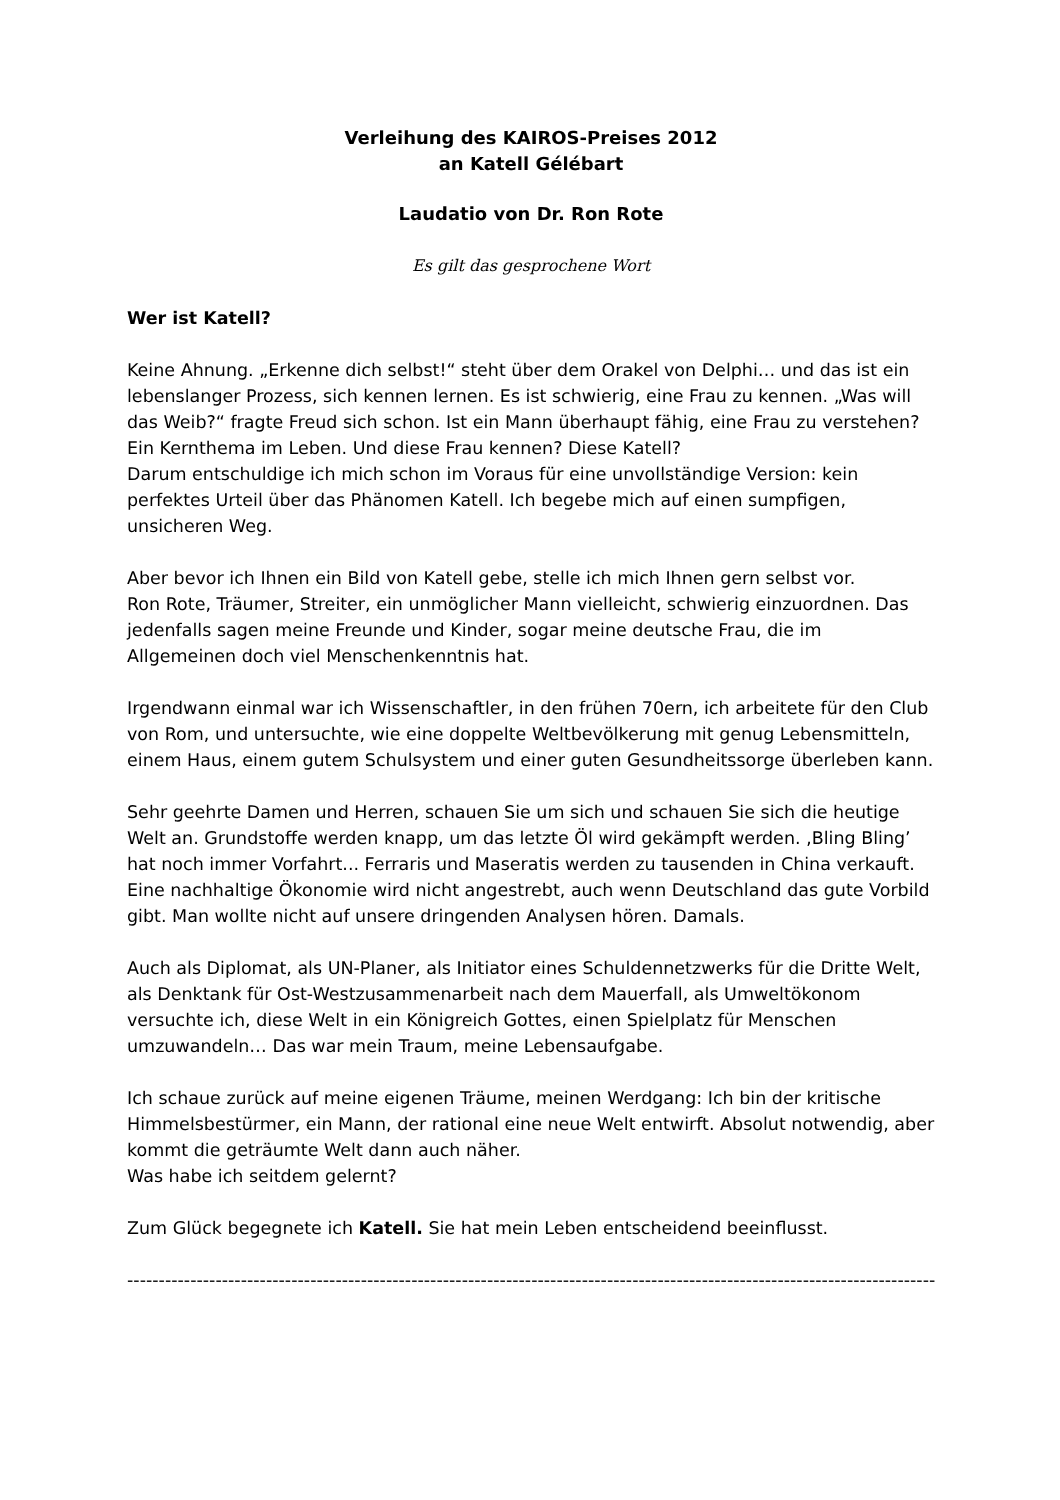Verleihung des KAIROS-Preises 2012
an Katell Gélébart
Laudatio von Dr. Ron Rote
Es gilt das gesprochene Wort
Wer ist Katell?
Keine Ahnung. „Erkenne dich selbst!“ steht über dem Orakel von Delphi… und das ist ein lebenslanger Prozess, sich kennen lernen. Es ist schwierig, eine Frau zu kennen. „Was will das Weib?“ fragte Freud sich schon. Ist ein Mann überhaupt fähig, eine Frau zu verstehen? Ein Kernthema im Leben. Und diese Frau kennen? Diese Katell?
Darum entschuldige ich mich schon im Voraus für eine unvollständige Version: kein perfektes Urteil über das Phänomen Katell. Ich begebe mich auf einen sumpfigen, unsicheren Weg.
Aber bevor ich Ihnen ein Bild von Katell gebe, stelle ich mich Ihnen gern selbst vor.
Ron Rote, Träumer, Streiter, ein unmöglicher Mann vielleicht, schwierig einzuordnen. Das jedenfalls sagen meine Freunde und Kinder, sogar meine deutsche Frau, die im Allgemeinen doch viel Menschenkenntnis hat.
Irgendwann einmal war ich Wissenschaftler, in den frühen 70ern, ich arbeitete für den Club von Rom, und untersuchte, wie eine doppelte Weltbevölkerung mit genug Lebensmitteln, einem Haus, einem gutem Schulsystem und einer guten Gesundheitssorge überleben kann.
Sehr geehrte Damen und Herren, schauen Sie um sich und schauen Sie sich die heutige Welt an. Grundstoffe werden knapp, um das letzte Öl wird gekämpft werden. ‚Bling Bling’ hat noch immer Vorfahrt... Ferraris und Maseratis werden zu tausenden in China verkauft. Eine nachhaltige Ökonomie wird nicht angestrebt, auch wenn Deutschland das gute Vorbild gibt. Man wollte nicht auf unsere dringenden Analysen hören. Damals.
Auch als Diplomat, als UN-Planer, als Initiator eines Schuldennetzwerks für die Dritte Welt, als Denktank für Ost-Westzusammenarbeit nach dem Mauerfall, als Umweltökonom versuchte ich, diese Welt in ein Königreich Gottes, einen Spielplatz für Menschen umzuwandeln… Das war mein Traum, meine Lebensaufgabe.
Ich schaue zurück auf meine eigenen Träume, meinen Werdgang: Ich bin der kritische Himmelsbestürmer, ein Mann, der rational eine neue Welt entwirft. Absolut notwendig, aber kommt die geträumte Welt dann auch näher.
Was habe ich seitdem gelernt?
Zum Glück begegnete ich Katell. Sie hat mein Leben entscheidend beeinflusst.
----------------------------------------------------------------------------------------------------------------------------------------